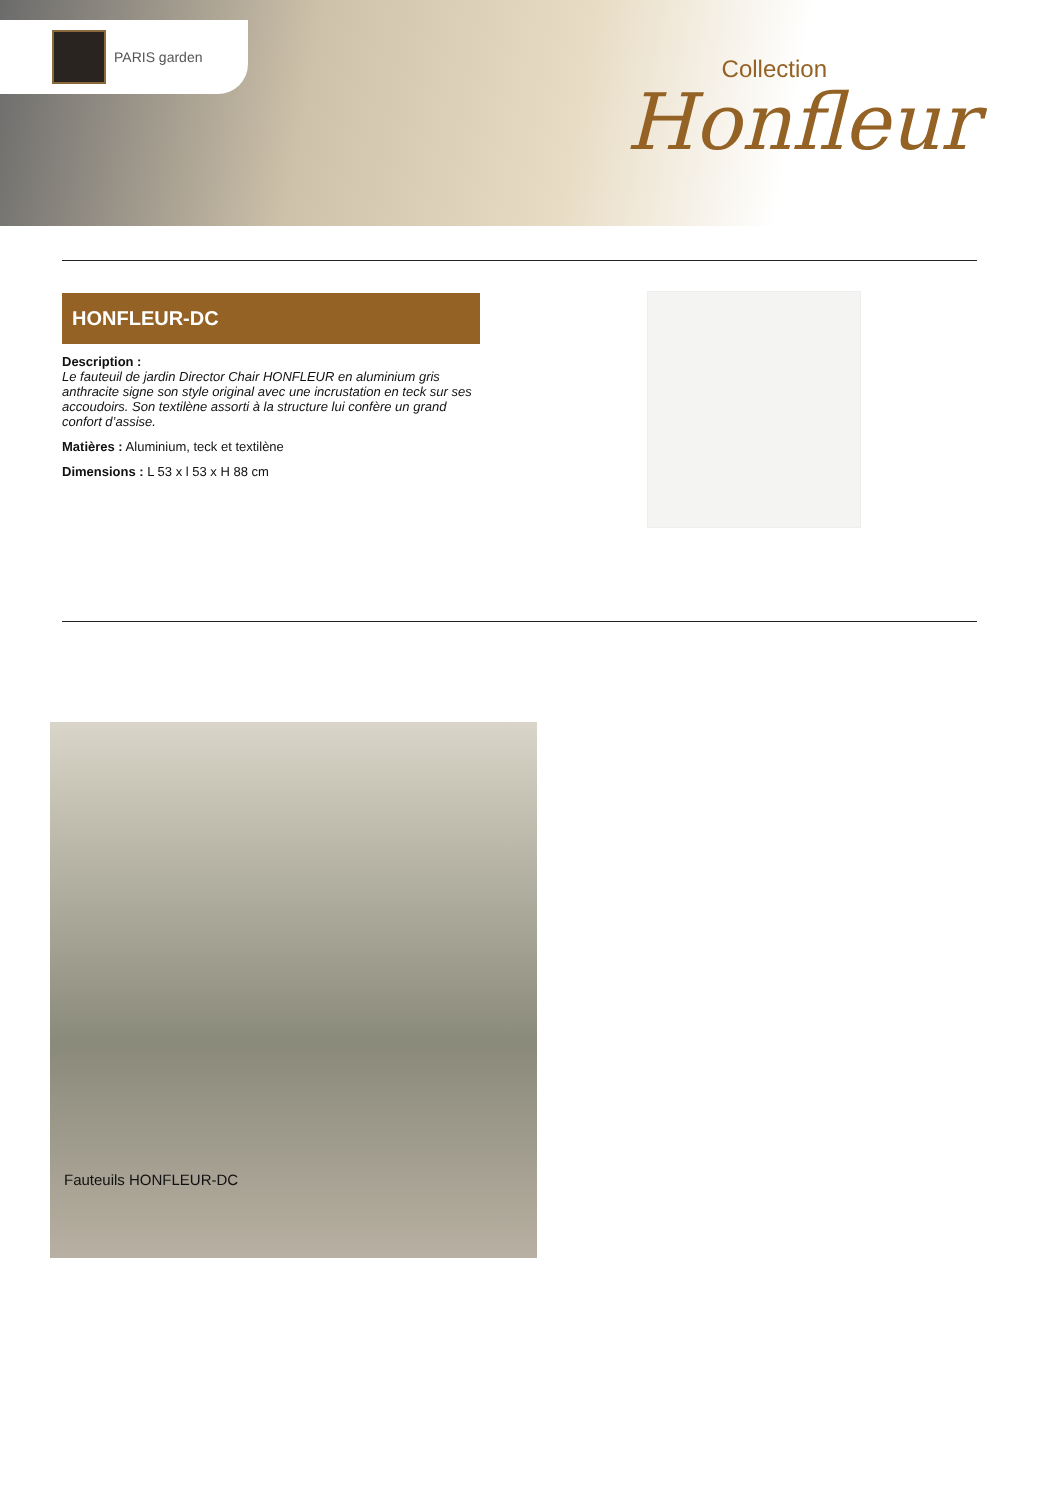PARIS garden
Collection
Honfleur
HONFLEUR-DC
Description :
Le fauteuil de jardin Director Chair HONFLEUR en aluminium gris anthracite signe son style original avec une incrustation en teck sur ses accoudoirs. Son textilène assorti à la structure lui confère un grand confort d’assise.
Matières : Aluminium, teck et textilène
Dimensions : L 53 x l 53 x H 88 cm
Fauteuils HONFLEUR-DC